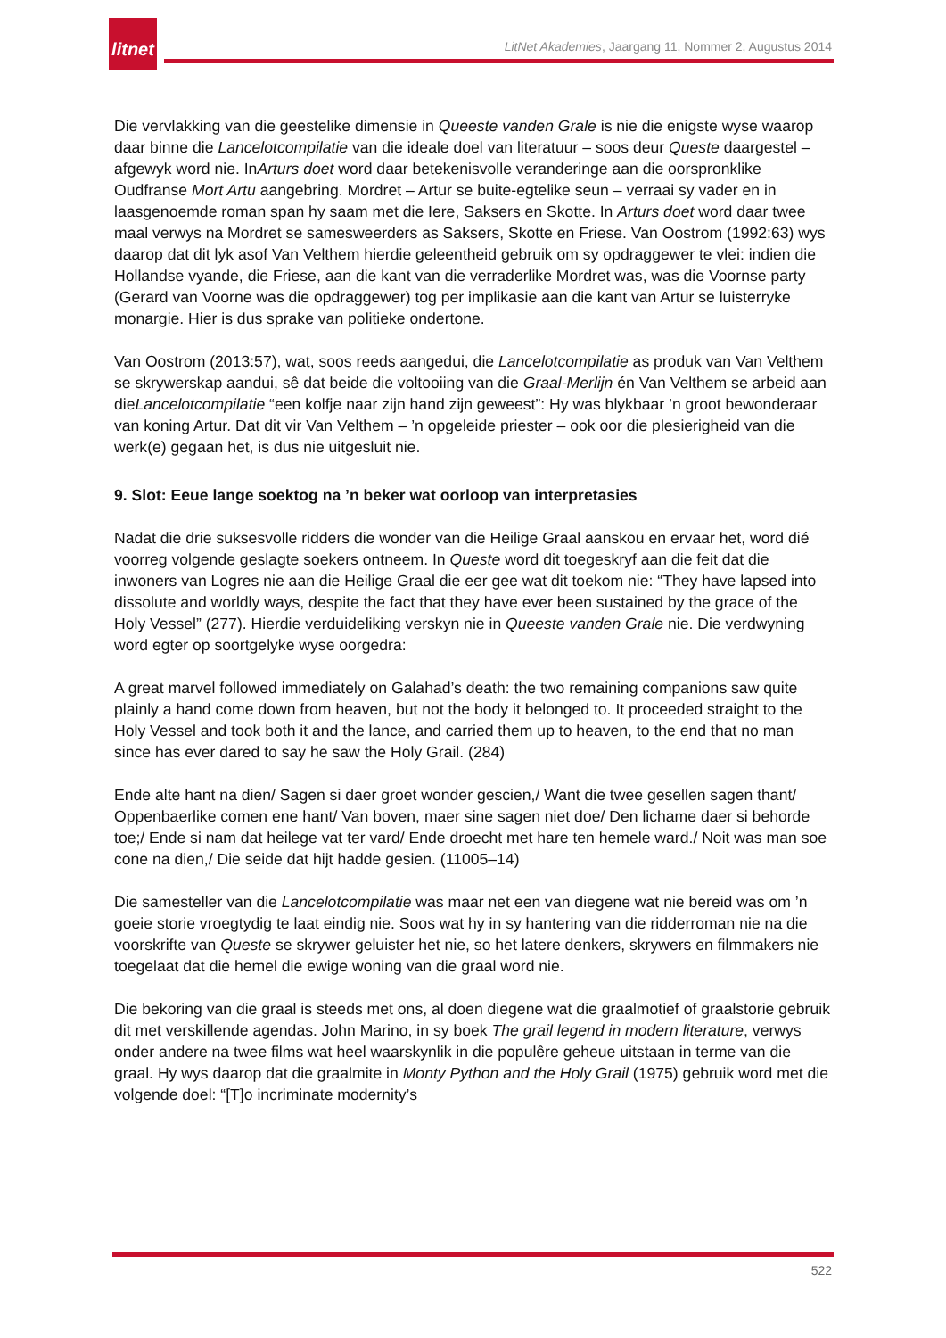litnet
LitNet Akademies, Jaargang 11, Nommer 2, Augustus 2014
Die vervlakking van die geestelike dimensie in Queeste vanden Grale is nie die enigste wyse waarop daar binne die Lancelotcompilatie van die ideale doel van literatuur – soos deur Queste daargestel – afgewyk word nie. InArturs doet word daar betekenisvolle veranderinge aan die oorspronklike Oudfranse Mort Artu aangebring. Mordret – Artur se buite-egtelike seun – verraai sy vader en in laasgenoemde roman span hy saam met die Iere, Saksers en Skotte. In Arturs doet word daar twee maal verwys na Mordret se samesweerders as Saksers, Skotte en Friese. Van Oostrom (1992:63) wys daarop dat dit lyk asof Van Velthem hierdie geleentheid gebruik om sy opdraggewer te vlei: indien die Hollandse vyande, die Friese, aan die kant van die verraderlike Mordret was, was die Voornse party (Gerard van Voorne was die opdraggewer) tog per implikasie aan die kant van Artur se luisterryke monargie. Hier is dus sprake van politieke ondertone.
Van Oostrom (2013:57), wat, soos reeds aangedui, die Lancelotcompilatie as produk van Van Velthem se skrywerskap aandui, sê dat beide die voltooiing van die Graal-Merlijn én Van Velthem se arbeid aan dieLancelotcompilatie “een kolfje naar zijn hand zijn geweest”: Hy was blykbaar ’n groot bewonderaar van koning Artur. Dat dit vir Van Velthem – ’n opgeleide priester – ook oor die plesierigheid van die werk(e) gegaan het, is dus nie uitgesluit nie.
9. Slot: Eeue lange soektog na ’n beker wat oorloop van interpretasies
Nadat die drie suksesvolle ridders die wonder van die Heilige Graal aanskou en ervaar het, word dié voorreg volgende geslagte soekers ontneem. In Queste word dit toegeskryf aan die feit dat die inwoners van Logres nie aan die Heilige Graal die eer gee wat dit toekom nie: “They have lapsed into dissolute and worldly ways, despite the fact that they have ever been sustained by the grace of the Holy Vessel” (277). Hierdie verduideliking verskyn nie in Queeste vanden Grale nie. Die verdwyning word egter op soortgelyke wyse oorgedra:
A great marvel followed immediately on Galahad’s death: the two remaining companions saw quite plainly a hand come down from heaven, but not the body it belonged to. It proceeded straight to the Holy Vessel and took both it and the lance, and carried them up to heaven, to the end that no man since has ever dared to say he saw the Holy Grail. (284)
Ende alte hant na dien/ Sagen si daer groet wonder gescien,/ Want die twee gesellen sagen thant/ Oppenbaerlike comen ene hant/ Van boven, maer sine sagen niet doe/ Den lichame daer si behorde toe;/ Ende si nam dat heilege vat ter vard/ Ende droecht met hare ten hemele ward./ Noit was man soe cone na dien,/ Die seide dat hijt hadde gesien. (11005–14)
Die samesteller van die Lancelotcompilatie was maar net een van diegene wat nie bereid was om ’n goeie storie vroegtydig te laat eindig nie. Soos wat hy in sy hantering van die ridderroman nie na die voorskrifte van Queste se skrywer geluister het nie, so het latere denkers, skrywers en filmmakers nie toegelaat dat die hemel die ewige woning van die graal word nie.
Die bekoring van die graal is steeds met ons, al doen diegene wat die graalmotief of graalstorie gebruik dit met verskillende agendas. John Marino, in sy boek The grail legend in modern literature, verwys onder andere na twee films wat heel waarskynlik in die populêre geheue uitstaan in terme van die graal. Hy wys daarop dat die graalmite in Monty Python and the Holy Grail (1975) gebruik word met die volgende doel: “[T]o incriminate modernity’s
522